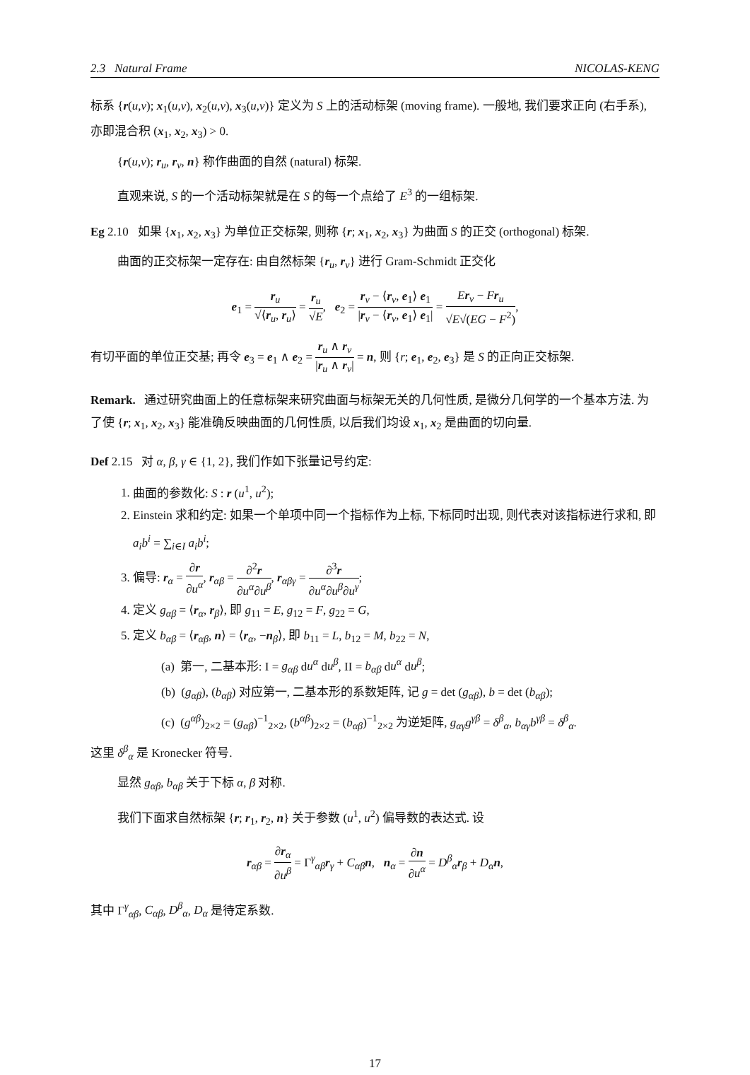2.3 Natural Frame NICOLAS-KENG
标系 {r(u,v); x<sub>1</sub>(u,v), x<sub>2</sub>(u,v), x<sub>3</sub>(u,v)} 定义为 S 上的活动标架 (moving frame). 一般地, 我们要求正向 (右手系), 亦即混合积 (x<sub>1</sub>, x<sub>2</sub>, x<sub>3</sub>) > 0.
{r(u,v); r<sub>u</sub>, r<sub>v</sub>, n} 称作曲面的自然 (natural) 标架.
直观来说, S 的一个活动标架就是在 S 的每一个点给了 E<sup>3</sup> 的一组标架.
Eg 2.10 如果 {x<sub>1</sub>, x<sub>2</sub>, x<sub>3</sub>} 为单位正交标架, 则称 {r; x<sub>1</sub>, x<sub>2</sub>, x<sub>3</sub>} 为曲面 S 的正交 (orthogonal) 标架.
曲面的正交标架一定存在: 由自然标架 {r<sub>u</sub>, r<sub>v</sub>} 进行 Gram-Schmidt 正交化
e<sub>1</sub> = r<sub>u</sub> √⟨r<sub>u</sub>, r<sub>u</sub>⟩ = r<sub>u</sub> √E, e<sub>2</sub> = r<sub>v</sub> − ⟨r<sub>v</sub>, e<sub>1</sub>⟩ e<sub>1</sub> |r<sub>v</sub> − ⟨r<sub>v</sub>, e<sub>1</sub>⟩ e<sub>1</sub>| = Er<sub>v</sub> − Fr<sub>u</sub> √E√(EG − F<sup>2</sup>),
有切平面的单位正交基; 再令 e<sub>3</sub> = e<sub>1</sub> ∧ e<sub>2</sub> = r<sub>u</sub> ∧ r<sub>v</sub> |r<sub>u</sub> ∧ r<sub>v</sub>| = n, 则 {r; e<sub>1</sub>, e<sub>2</sub>, e<sub>3</sub>} 是 S 的正向正交标架.
Remark. 通过研究曲面上的任意标架来研究曲面与标架无关的几何性质, 是微分几何学的一个基本方法. 为了使 {r; x<sub>1</sub>, x<sub>2</sub>, x<sub>3</sub>} 能准确反映曲面的几何性质, 以后我们均设 x<sub>1</sub>, x<sub>2</sub> 是曲面的切向量.
Def 2.15 对 α, β, γ ∈ {1, 2}, 我们作如下张量记号约定:
1. 曲面的参数化: S : r (u<sup>1</sup>, u<sup>2</sup>);
2. Einstein 求和约定: 如果一个单项中同一个指标作为上标, 下标同时出现, 则代表对该指标进行求和, 即 a<sub>i</sub>b<sup>i</sup> = ∑<sub>i∈I</sub> a<sub>i</sub>b<sup>i</sup>;
3. 偏导: r<sub>α</sub> = ∂r ∂u<sup>α</sup>, r<sub>αβ</sub> = ∂<sup>2</sup>r ∂u<sup>α</sup>∂u<sup>β</sup>, r<sub>αβγ</sub> = ∂<sup>3</sup>r ∂u<sup>α</sup>∂u<sup>β</sup>∂u<sup>γ</sup>;
4. 定义 g<sub>αβ</sub> = ⟨r<sub>α</sub>, r<sub>β</sub>⟩, 即 g<sub>11</sub> = E, g<sub>12</sub> = F, g<sub>22</sub> = G,
5. 定义 b<sub>αβ</sub> = ⟨r<sub>αβ</sub>, n⟩ = ⟨r<sub>α</sub>, −n<sub>β</sub>⟩, 即 b<sub>11</sub> = L, b<sub>12</sub> = M, b<sub>22</sub> = N,
(a) 第一, 二基本形: I = g<sub>αβ</sub> du<sup>α</sup> du<sup>β</sup>, II = b<sub>αβ</sub> du<sup>α</sup> du<sup>β</sup>;
(b) (g<sub>αβ</sub>), (b<sub>αβ</sub>) 对应第一, 二基本形的系数矩阵, 记 g = det (g<sub>αβ</sub>), b = det (b<sub>αβ</sub>);
(c) (g<sup>αβ</sup>)<sub>2×2</sub> = (g<sub>αβ</sub>)<sup>−1</sup><sub>2×2</sub>, (b<sup>αβ</sup>)<sub>2×2</sub> = (b<sub>αβ</sub>)<sup>−1</sup><sub>2×2</sub> 为逆矩阵, g<sub>αγ</sub>g<sup>γβ</sup> = δ<sup>β</sup><sub>α</sub>, b<sub>αγ</sub>b<sup>γβ</sup> = δ<sup>β</sup><sub>α</sub>.
这里 δ<sup>β</sup><sub>α</sub> 是 Kronecker 符号.
显然 g<sub>αβ</sub>, b<sub>αβ</sub> 关于下标 α, β 对称.
我们下面求自然标架 {r; r<sub>1</sub>, r<sub>2</sub>, n} 关于参数 (u<sup>1</sup>, u<sup>2</sup>) 偏导数的表达式. 设
r<sub>αβ</sub> = ∂r<sub>α</sub> ∂u<sup>β</sup> = Γ<sup>γ</sup><sub>αβ</sub>r<sub>γ</sub> + C<sub>αβ</sub> n, n<sub>α</sub> = ∂n ∂u<sup>α</sup> = D<sup>β</sup><sub>α</sub> r<sub>β</sub> + D<sub>α</sub> n,
其中 Γ<sup>γ</sup><sub>αβ</sub>, C<sub>αβ</sub>, D<sup>β</sup><sub>α</sub>, D<sub>α</sub> 是待定系数.
17